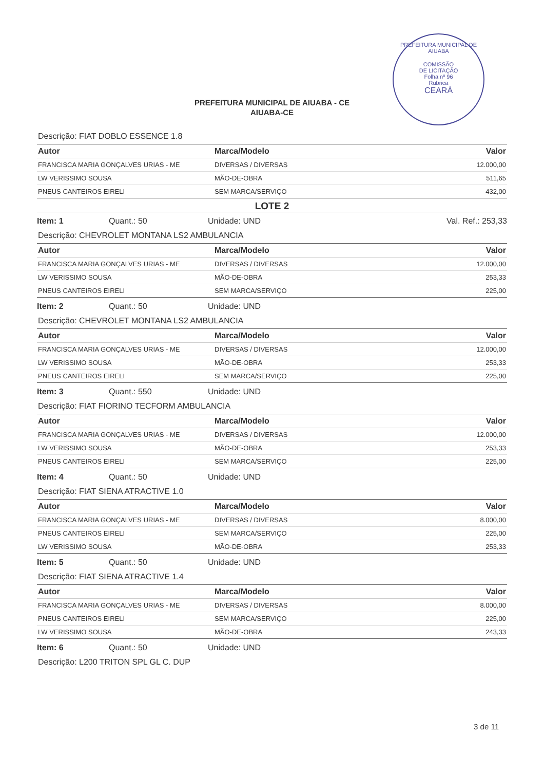PREFEITURA MUNICIPAL DE AIUABA
COMISSÃO
DE LICITAÇÃO
Folha nº 96
Rubrica
CEARÁ
PREFEITURA MUNICIPAL DE AIUABA - CE
AIUABA-CE
Descrição: FIAT DOBLO ESSENCE 1.8
| Autor | Marca/Modelo | Valor |
| --- | --- | --- |
| FRANCISCA MARIA GONÇALVES URIAS - ME | DIVERSAS / DIVERSAS | 12.000,00 |
| LW VERISSIMO SOUSA | MÃO-DE-OBRA | 511,65 |
| PNEUS CANTEIROS EIRELI | SEM MARCA/SERVIÇO | 432,00 |
LOTE 2
Item: 1 Quant.: 50 Unidade: UND Val. Ref.: 253,33
Descrição: CHEVROLET MONTANA LS2 AMBULANCIA
| Autor | Marca/Modelo | Valor |
| --- | --- | --- |
| FRANCISCA MARIA GONÇALVES URIAS - ME | DIVERSAS / DIVERSAS | 12.000,00 |
| LW VERISSIMO SOUSA | MÃO-DE-OBRA | 253,33 |
| PNEUS CANTEIROS EIRELI | SEM MARCA/SERVIÇO | 225,00 |
Item: 2 Quant.: 50 Unidade: UND
Descrição: CHEVROLET MONTANA LS2 AMBULANCIA
| Autor | Marca/Modelo | Valor |
| --- | --- | --- |
| FRANCISCA MARIA GONÇALVES URIAS - ME | DIVERSAS / DIVERSAS | 12.000,00 |
| LW VERISSIMO SOUSA | MÃO-DE-OBRA | 253,33 |
| PNEUS CANTEIROS EIRELI | SEM MARCA/SERVIÇO | 225,00 |
Item: 3 Quant.: 550 Unidade: UND
Descrição: FIAT FIORINO TECFORM AMBULANCIA
| Autor | Marca/Modelo | Valor |
| --- | --- | --- |
| FRANCISCA MARIA GONÇALVES URIAS - ME | DIVERSAS / DIVERSAS | 12.000,00 |
| LW VERISSIMO SOUSA | MÃO-DE-OBRA | 253,33 |
| PNEUS CANTEIROS EIRELI | SEM MARCA/SERVIÇO | 225,00 |
Item: 4 Quant.: 50 Unidade: UND
Descrição: FIAT SIENA ATRACTIVE 1.0
| Autor | Marca/Modelo | Valor |
| --- | --- | --- |
| FRANCISCA MARIA GONÇALVES URIAS - ME | DIVERSAS / DIVERSAS | 8.000,00 |
| PNEUS CANTEIROS EIRELI | SEM MARCA/SERVIÇO | 225,00 |
| LW VERISSIMO SOUSA | MÃO-DE-OBRA | 253,33 |
Item: 5 Quant.: 50 Unidade: UND
Descrição: FIAT SIENA ATRACTIVE 1.4
| Autor | Marca/Modelo | Valor |
| --- | --- | --- |
| FRANCISCA MARIA GONÇALVES URIAS - ME | DIVERSAS / DIVERSAS | 8.000,00 |
| PNEUS CANTEIROS EIRELI | SEM MARCA/SERVIÇO | 225,00 |
| LW VERISSIMO SOUSA | MÃO-DE-OBRA | 243,33 |
Item: 6 Quant.: 50 Unidade: UND
Descrição: L200 TRITON SPL GL C. DUP
3 de 11